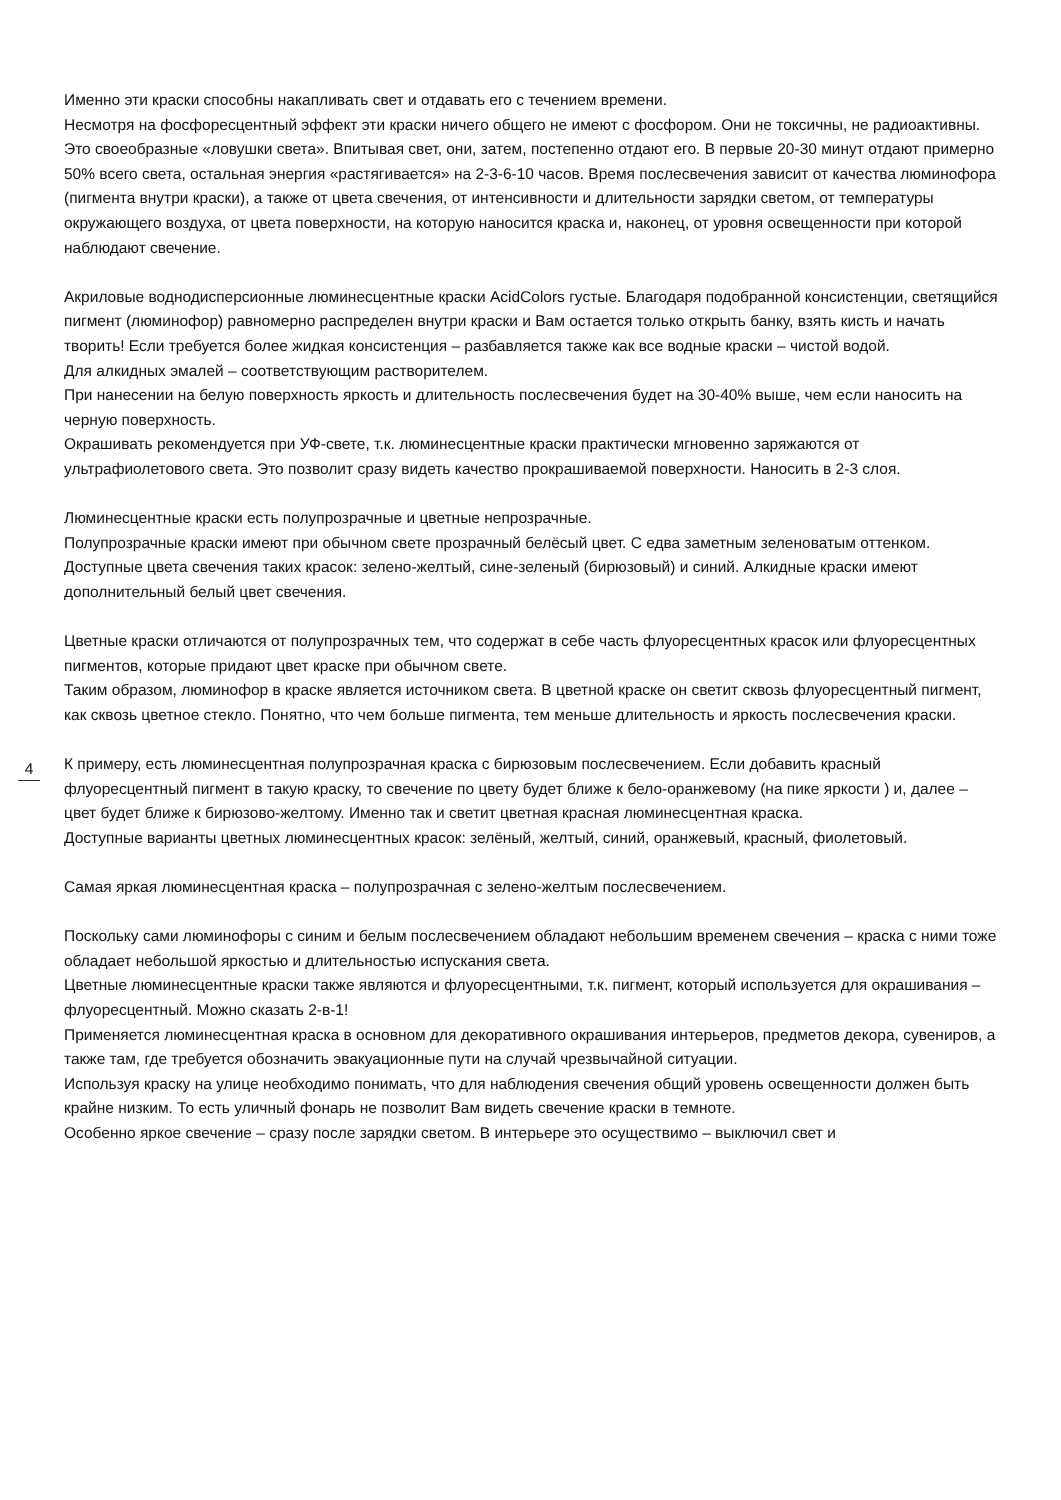Именно эти краски способны накапливать свет и отдавать его с течением времени.
Несмотря на фосфоресцентный эффект эти краски ничего общего не имеют с фосфором. Они не токсичны, не радиоактивны. Это своеобразные «ловушки света». Впитывая свет, они, затем, постепенно отдают его. В первые 20-30 минут отдают примерно 50% всего света, остальная энергия «растягивается» на 2-3-6-10 часов. Время послесвечения зависит от качества люминофора (пигмента внутри краски), а также от цвета свечения, от интенсивности и длительности зарядки светом, от температуры окружающего воздуха, от цвета поверхности, на которую наносится краска и, наконец, от уровня освещенности при которой наблюдают свечение.
Акриловые воднодисперсионные люминесцентные краски AcidColors густые. Благодаря подобранной консистенции, светящийся пигмент (люминофор) равномерно распределен внутри краски и Вам остается только открыть банку, взять кисть и начать творить! Если требуется более жидкая консистенция – разбавляется также как все водные краски – чистой водой.
Для алкидных эмалей – соответствующим растворителем.
При нанесении на белую поверхность яркость и длительность послесвечения будет на 30-40% выше, чем если наносить на черную поверхность.
Окрашивать рекомендуется при УФ-свете, т.к. люминесцентные краски практически мгновенно заряжаются от ультрафиолетового света. Это позволит сразу видеть качество прокрашиваемой поверхности. Наносить в 2-3 слоя.
Люминесцентные краски есть полупрозрачные и цветные непрозрачные.
Полупрозрачные краски имеют при обычном свете прозрачный белёсый цвет. С едва заметным зеленоватым оттенком. Доступные цвета свечения таких красок: зелено-желтый, сине-зеленый (бирюзовый) и синий. Алкидные краски имеют дополнительный белый цвет свечения.
4
Цветные краски отличаются от полупрозрачных тем, что содержат в себе часть флуоресцентных красок или флуоресцентных пигментов, которые придают цвет краске при обычном свете.
Таким образом, люминофор в краске является источником света. В цветной краске он светит сквозь флуоресцентный пигмент, как сквозь цветное стекло. Понятно, что чем больше пигмента, тем меньше длительность и яркость послесвечения краски.
К примеру, есть люминесцентная полупрозрачная краска с бирюзовым послесвечением. Если добавить красный флуоресцентный пигмент в такую краску, то свечение по цвету будет ближе к бело-оранжевому (на пике яркости ) и, далее – цвет будет ближе к бирюзово-желтому. Именно так и светит цветная красная люминесцентная краска.
Доступные варианты цветных люминесцентных красок: зелёный, желтый, синий, оранжевый, красный, фиолетовый.
Самая яркая люминесцентная краска – полупрозрачная с зелено-желтым послесвечением.
Поскольку сами люминофоры с синим и белым послесвечением обладают небольшим временем свечения – краска с ними тоже обладает небольшой яркостью и длительностью испускания света.
Цветные люминесцентные краски также являются и флуоресцентными, т.к. пигмент, который используется для окрашивания – флуоресцентный. Можно сказать 2-в-1!
Применяется люминесцентная краска в основном для декоративного окрашивания интерьеров, предметов декора, сувениров, а также там, где требуется обозначить эвакуационные пути на случай чрезвычайной ситуации.
Используя краску на улице необходимо понимать, что для наблюдения свечения общий уровень освещенности должен быть крайне низким. То есть уличный фонарь не позволит Вам видеть свечение краски в темноте.
Особенно яркое свечение – сразу после зарядки светом. В интерьере это осуществимо – выключил свет и